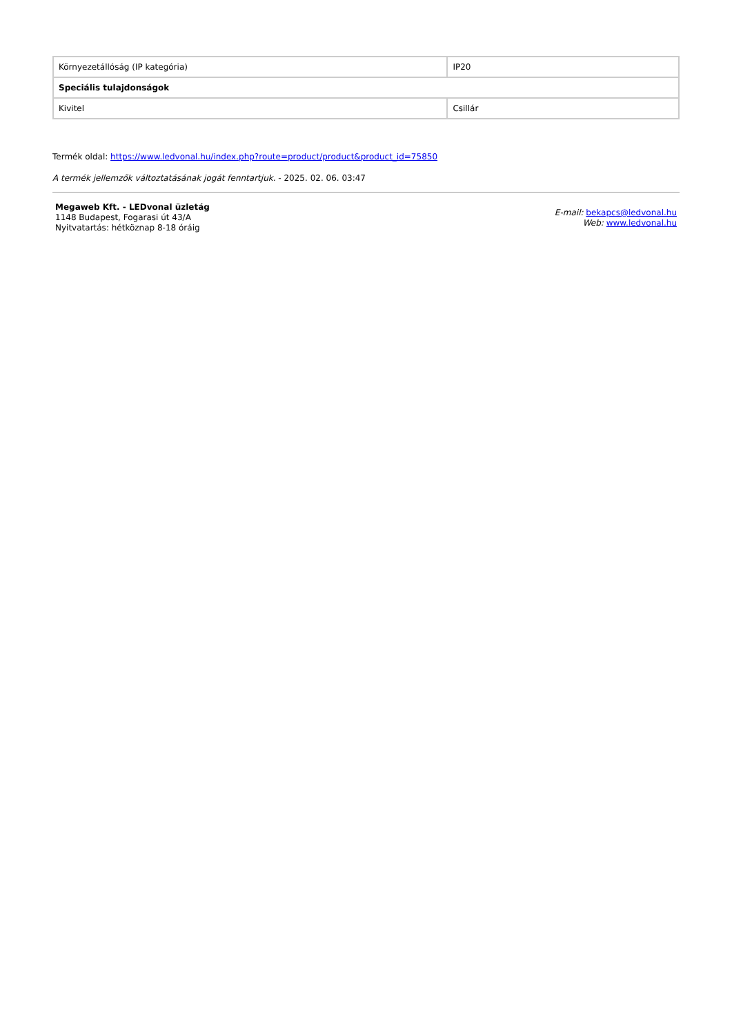| Környezetállóság (IP kategória) | IP20 |
| Speciális tulajdonságok | |
| Kivitel | Csillár |
Termék oldal: https://www.ledvonal.hu/index.php?route=product/product&product_id=75850
A termék jellemzők változtatásának jogát fenntartjuk. - 2025. 02. 06. 03:47
Megaweb Kft. - LEDvonal üzletág
1148 Budapest, Fogarasi út 43/A
Nyitvatartás: hétköznap 8-18 óráig
E-mail: bekapcs@ledvonal.hu
Web: www.ledvonal.hu